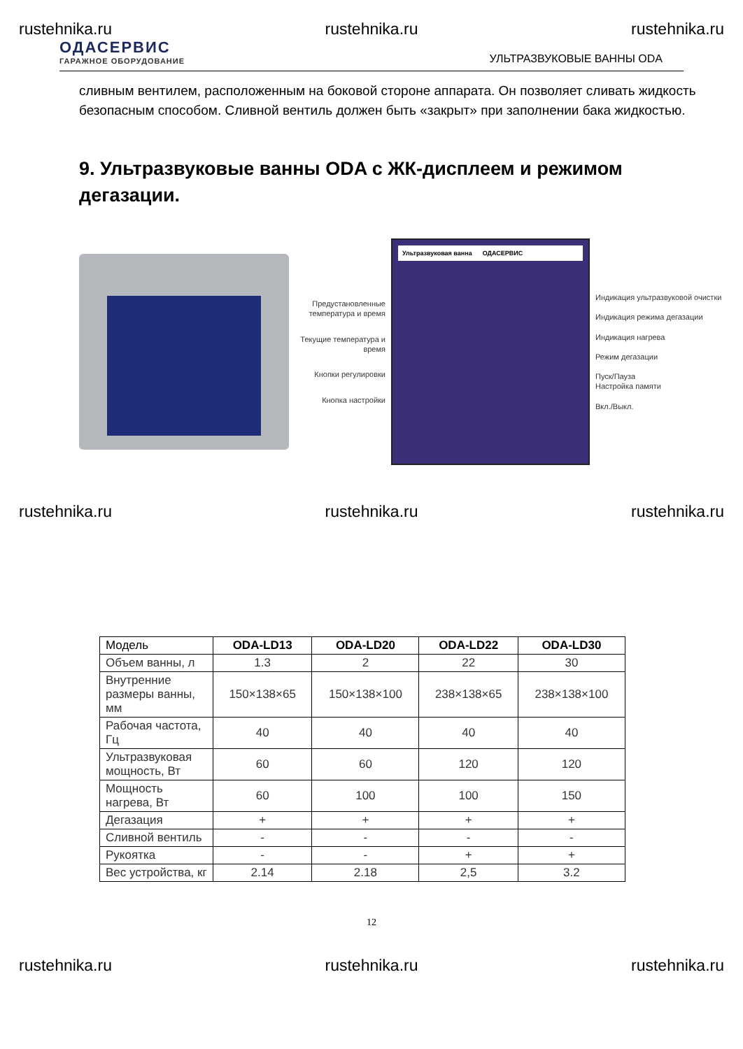rustehnika.ru rustehnika.ru rustehnika.ru
ОДАСЕРВИС
ГАРАЖНОЕ ОБОРУДОВАНИЕ
УЛЬТРАЗВУКОВЫЕ ВАННЫ ODA
сливным вентилем, расположенным на боковой стороне аппарата. Он позволяет сливать жидкость безопасным способом. Сливной вентиль должен быть «закрыт» при заполнении бака жидкостью.
9. Ультразвуковые ванны ODA с ЖК-дисплеем и режимом дегазации.
Предустановленные температура и время
Текущие температура и время
Кнопки регулировки
Кнопка настройки
Ультразвуковая ванна ОДАСЕРВИС
Индикация ультразвуковой очистки
Индикация режима дегазации
Индикация нагрева
Режим дегазации
Пуск/Пауза
Настройка памяти
Вкл./Выкл.
rustehnika.ru rustehnika.ru rustehnika.ru
| Модель | ODA-LD13 | ODA-LD20 | ODA-LD22 | ODA-LD30 |
| --- | --- | --- | --- | --- |
| Объем ванны, л | 1.3 | 2 | 22 | 30 |
| Внутренние размеры ванны, мм | 150×138×65 | 150×138×100 | 238×138×65 | 238×138×100 |
| Рабочая частота, Гц | 40 | 40 | 40 | 40 |
| Ультразвуковая мощность, Вт | 60 | 60 | 120 | 120 |
| Мощность нагрева, Вт | 60 | 100 | 100 | 150 |
| Дегазация | + | + | + | + |
| Сливной вентиль | - | - | - | - |
| Рукоятка | - | - | + | + |
| Вес устройства, кг | 2.14 | 2.18 | 2,5 | 3.2 |
12
rustehnika.ru rustehnika.ru rustehnika.ru